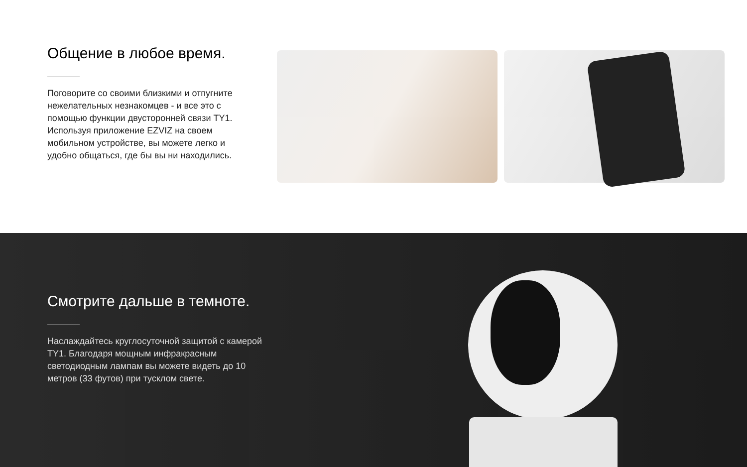Общение в любое время.
Поговорите со своими близкими и отпугните нежелательных незнакомцев - и все это с помощью функции двусторонней связи TY1. Используя приложение EZVIZ на своем мобильном устройстве, вы можете легко и удобно общаться, где бы вы ни находились.
Смотрите дальше в темноте.
Наслаждайтесь круглосуточной защитой с камерой TY1. Благодаря мощным инфракрасным светодиодным лампам вы можете видеть до 10 метров (33 футов) при тусклом свете.